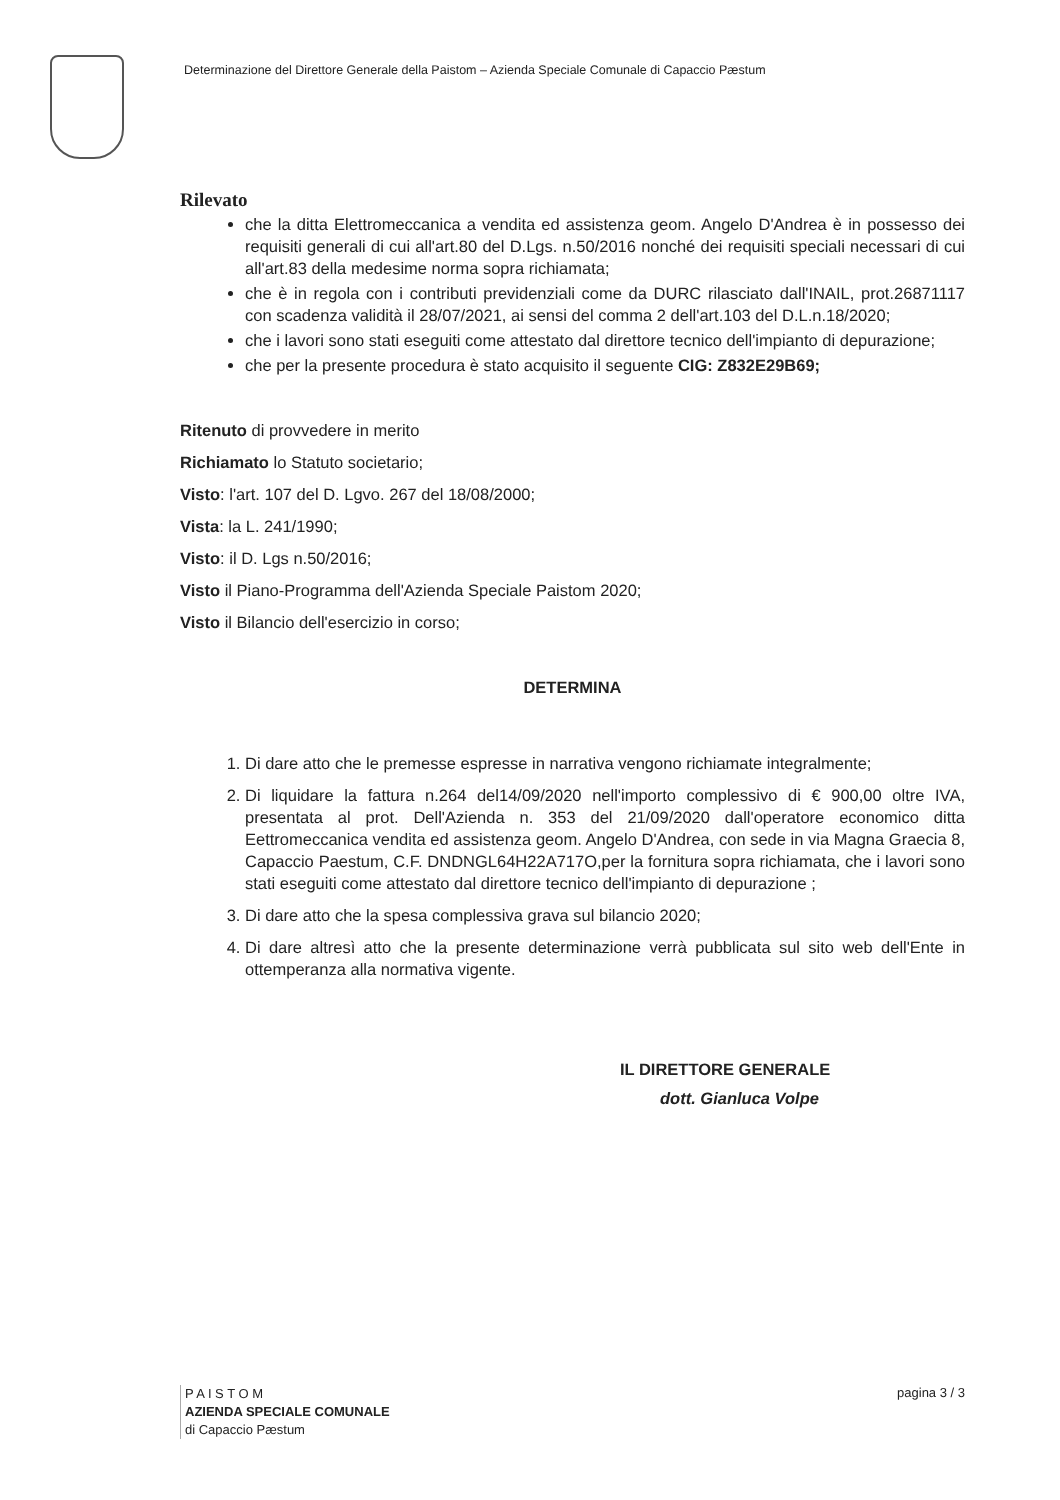Determinazione del Direttore Generale della Paistom – Azienda Speciale Comunale di Capaccio Pæstum
Rilevato
che la ditta Elettromeccanica a vendita ed assistenza geom. Angelo D'Andrea è in possesso dei requisiti generali di cui all'art.80 del D.Lgs. n.50/2016 nonché dei requisiti speciali necessari di cui all'art.83 della medesime norma sopra richiamata;
che è in regola con i contributi previdenziali come da DURC rilasciato dall'INAIL, prot.26871117 con scadenza validità il 28/07/2021, ai sensi del comma 2 dell'art.103 del D.L.n.18/2020;
che i lavori sono stati eseguiti come attestato dal direttore tecnico dell'impianto di depurazione;
che per la presente procedura è stato acquisito il seguente CIG: Z832E29B69;
Ritenuto di provvedere in merito
Richiamato lo Statuto societario;
Visto: l'art. 107 del D. Lgvo. 267 del 18/08/2000;
Vista: la L. 241/1990;
Visto: il D. Lgs n.50/2016;
Visto il Piano-Programma dell'Azienda Speciale Paistom 2020;
Visto il Bilancio dell'esercizio in corso;
DETERMINA
1. Di dare atto che le premesse espresse in narrativa vengono richiamate integralmente;
2. Di liquidare la fattura n.264 del14/09/2020 nell'importo complessivo di € 900,00 oltre IVA, presentata al prot. Dell'Azienda n. 353 del 21/09/2020 dall'operatore economico ditta Eettromeccanica vendita ed assistenza geom. Angelo D'Andrea, con sede in via Magna Graecia 8, Capaccio Paestum, C.F. DNDNGL64H22A717O,per la fornitura sopra richiamata, che i lavori sono stati eseguiti come attestato dal direttore tecnico dell'impianto di depurazione ;
3. Di dare atto che la spesa complessiva grava sul bilancio 2020;
4. Di dare altresì atto che la presente determinazione verrà pubblicata sul sito web dell'Ente in ottemperanza alla normativa vigente.
IL DIRETTORE GENERALE
dott. Gianluca Volpe
P A I S T O M
AZIENDA SPECIALE COMUNALE
di Capaccio Pæstum
pagina 3 / 3